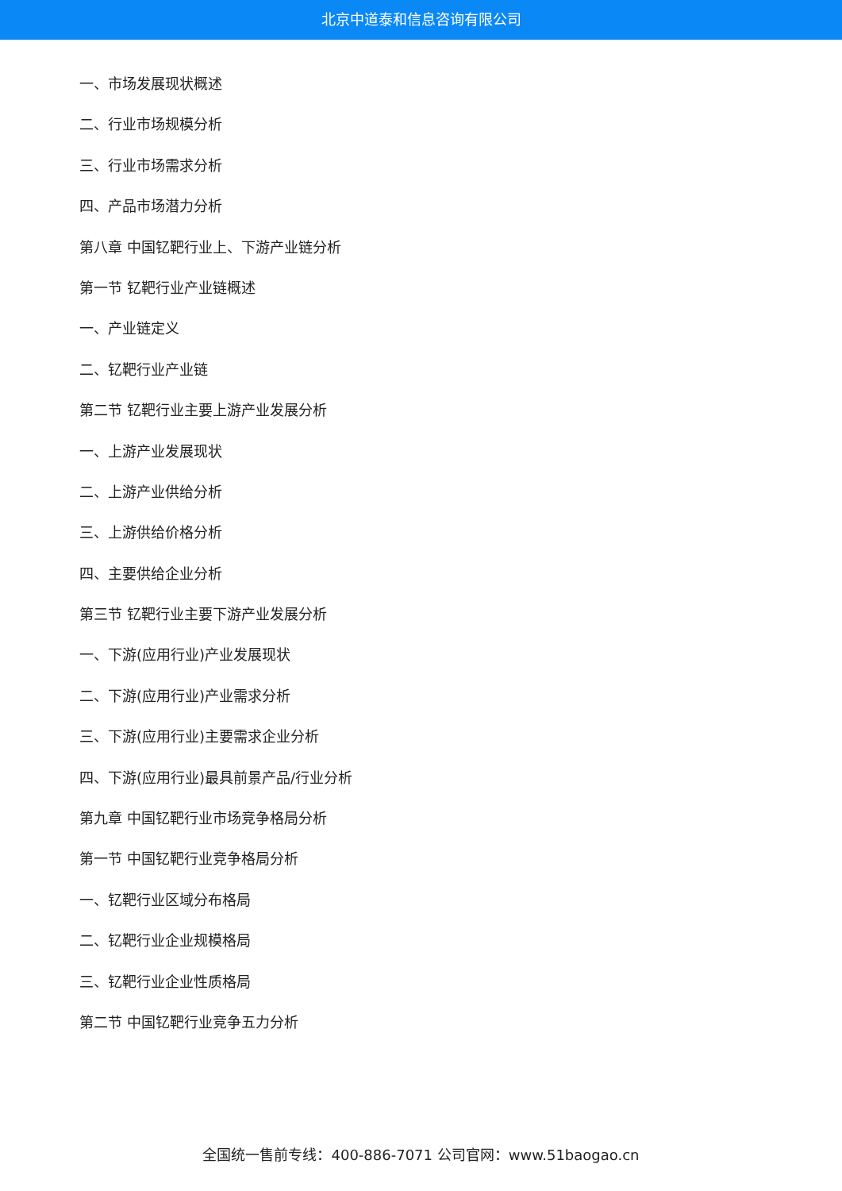北京中道泰和信息咨询有限公司
一、市场发展现状概述
二、行业市场规模分析
三、行业市场需求分析
四、产品市场潜力分析
第八章 中国钇靶行业上、下游产业链分析
第一节 钇靶行业产业链概述
一、产业链定义
二、钇靶行业产业链
第二节 钇靶行业主要上游产业发展分析
一、上游产业发展现状
二、上游产业供给分析
三、上游供给价格分析
四、主要供给企业分析
第三节 钇靶行业主要下游产业发展分析
一、下游(应用行业)产业发展现状
二、下游(应用行业)产业需求分析
三、下游(应用行业)主要需求企业分析
四、下游(应用行业)最具前景产品/行业分析
第九章 中国钇靶行业市场竞争格局分析
第一节 中国钇靶行业竞争格局分析
一、钇靶行业区域分布格局
二、钇靶行业企业规模格局
三、钇靶行业企业性质格局
第二节 中国钇靶行业竞争五力分析
全国统一售前专线：400-886-7071 公司官网：www.51baogao.cn